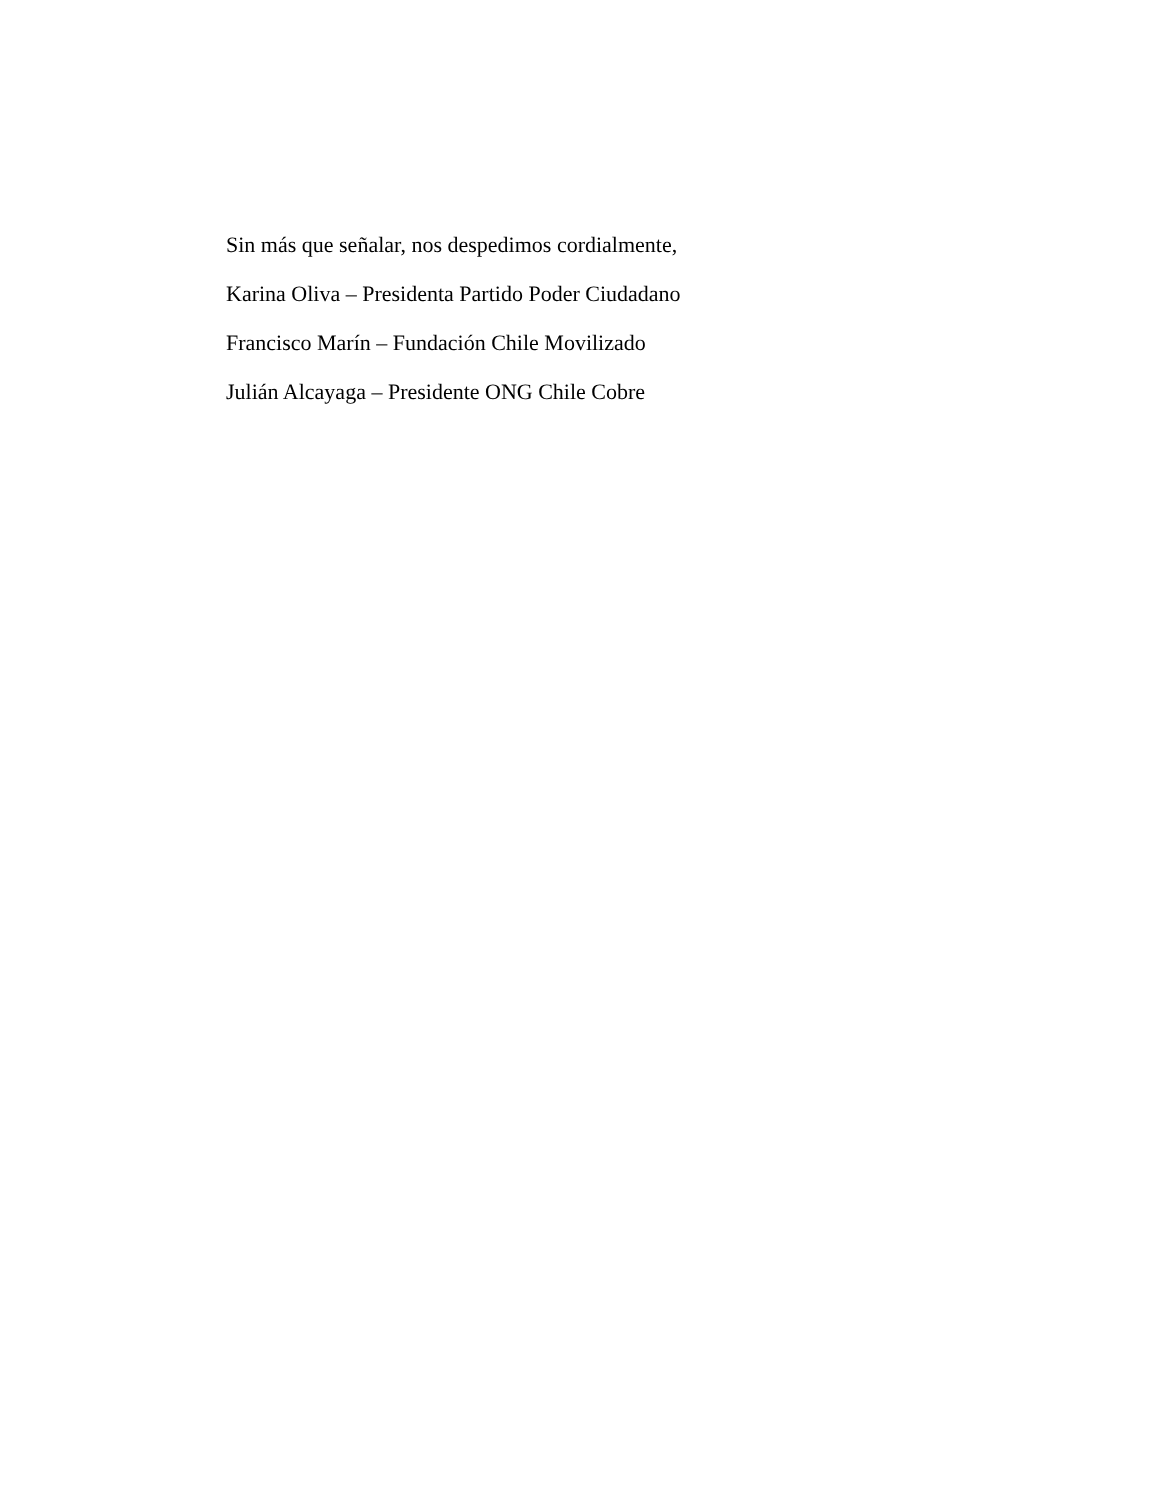Sin más que señalar, nos despedimos cordialmente,
Karina Oliva – Presidenta Partido Poder Ciudadano
Francisco Marín – Fundación Chile Movilizado
Julián Alcayaga – Presidente ONG Chile Cobre